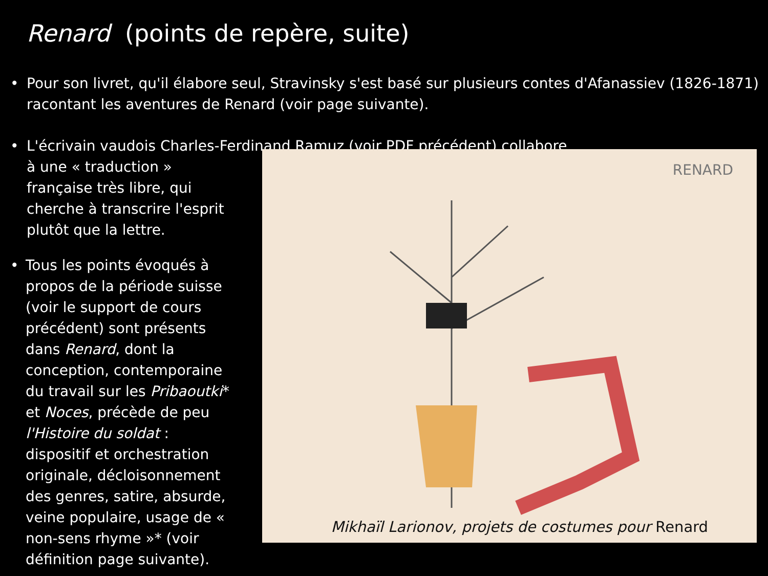Renard (points de repère, suite)
• Pour son livret, qu'il élabore seul, Stravinsky s'est basé sur plusieurs contes d'Afanassiev (1826-1871) racontant les aventures de Renard (voir page suivante).
• L'écrivain vaudois Charles-Ferdinand Ramuz (voir PDF précédent) collabore
à une « traduction » française très libre, qui cherche à transcrire l'esprit plutôt que la lettre.
• Tous les points évoqués à propos de la période suisse (voir le support de cours précédent) sont présents dans Renard, dont la conception, contemporaine du travail sur les Pribaoutki* et Noces, précède de peu l'Histoire du soldat : dispositif et orchestration originale, décloisonnement des genres, satire, absurde, veine populaire, usage de « non-sens rhyme »* (voir définition page suivante).
RENARD
Mikhaïl Larionov, projets de costumes pour Renard